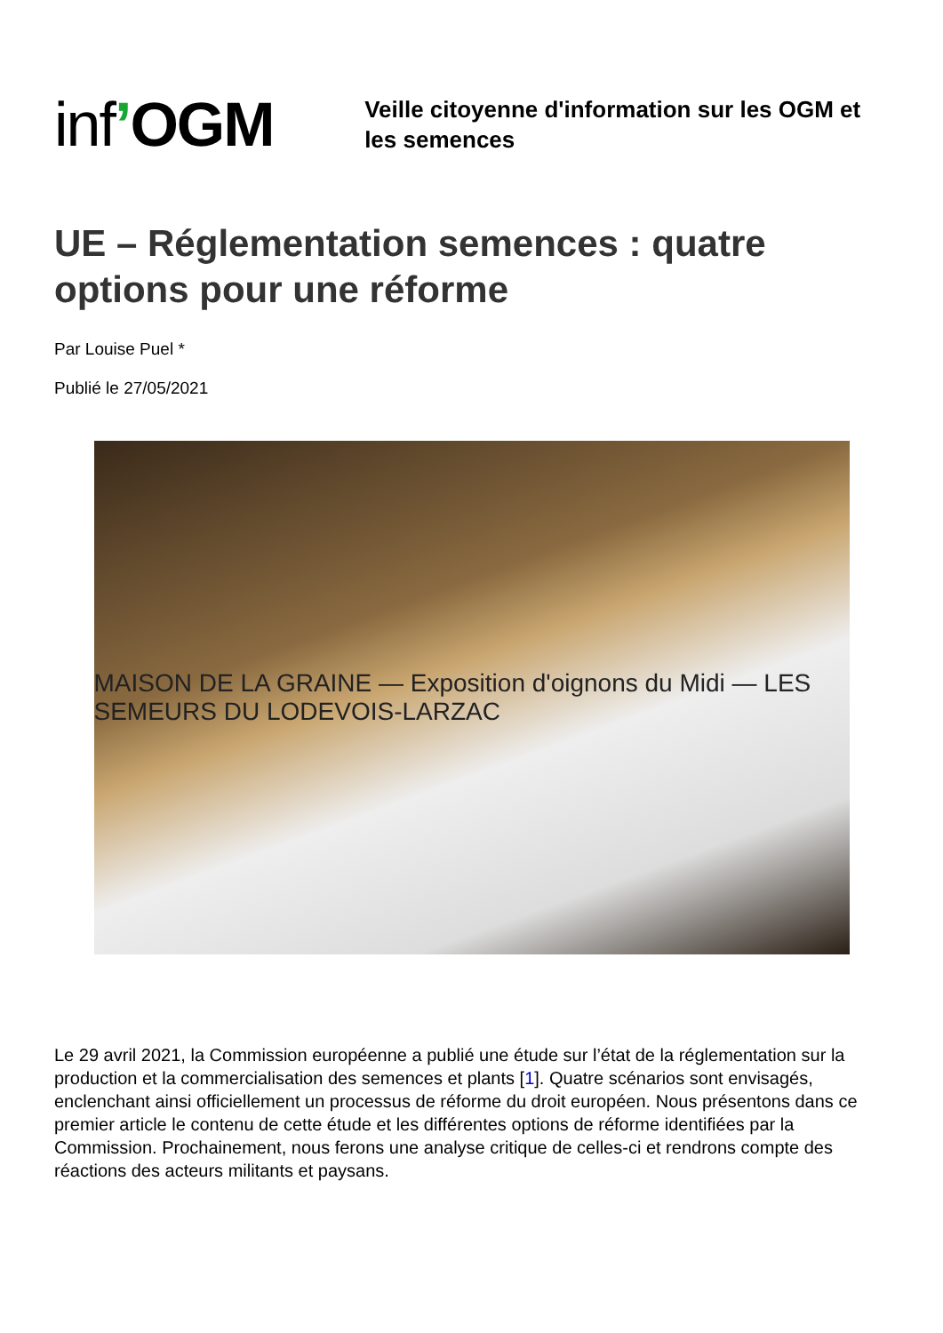inf’OGM
Veille citoyenne d'information sur les OGM et les semences
UE – Réglementation semences : quatre options pour une réforme
Par Louise Puel *
Publié le 27/05/2021
MAISON DE LA GRAINE — Exposition d'oignons du Midi — LES SEMEURS DU LODEVOIS-LARZAC
Le 29 avril 2021, la Commission européenne a publié une étude sur l’état de la réglementation sur la production et la commercialisation des semences et plants [1]. Quatre scénarios sont envisagés, enclenchant ainsi officiellement un processus de réforme du droit européen. Nous présentons dans ce premier article le contenu de cette étude et les différentes options de réforme identifiées par la Commission. Prochainement, nous ferons une analyse critique de celles-ci et rendrons compte des réactions des acteurs militants et paysans.